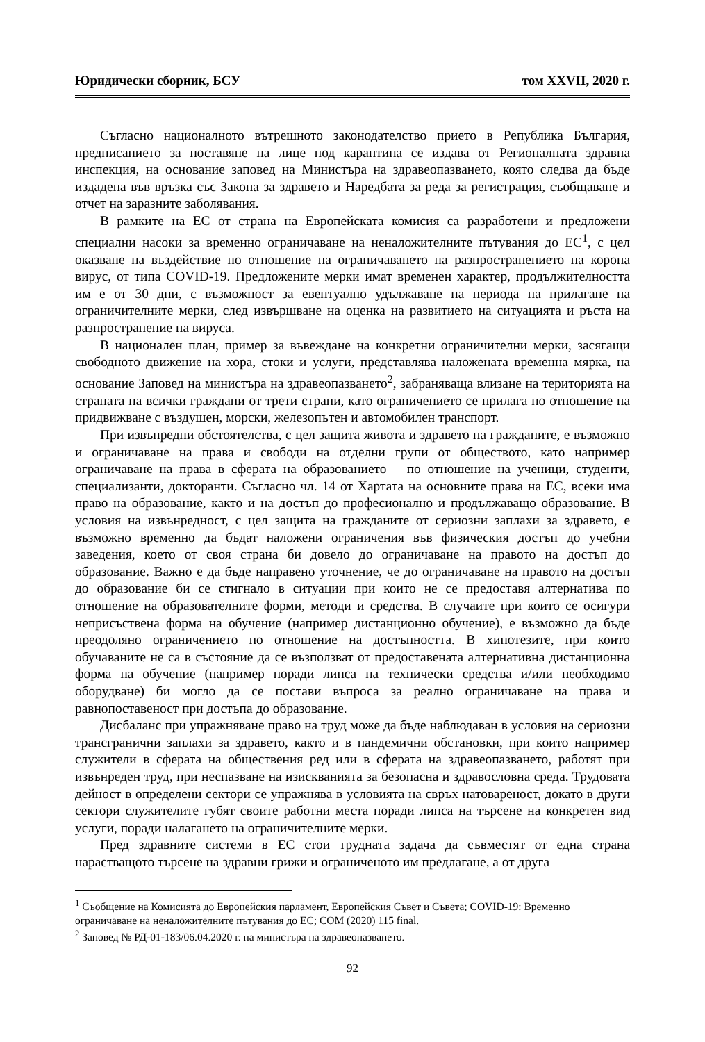Юридически сборник, БСУ том XXVII, 2020 г.
Съгласно националното вътрешното законодателство прието в Република България, предписанието за поставяне на лице под карантина се издава от Регионалната здравна инспекция, на основание заповед на Министъра на здравеопазването, която следва да бъде издадена във връзка със Закона за здравето и Наредбата за реда за регистрация, съобщаване и отчет на заразните заболявания.
В рамките на ЕС от страна на Европейската комисия са разработени и предложени специални насоки за временно ограничаване на неналожителните пътувания до ЕС<sup>1</sup>, с цел оказване на въздействие по отношение на ограничаването на разпространението на корона вирус, от типа COVID-19. Предложените мерки имат временен характер, продължителността им е от 30 дни, с възможност за евентуално удължаване на периода на прилагане на ограничителните мерки, след извършване на оценка на развитието на ситуацията и ръста на разпространение на вируса.
В национален план, пример за въвеждане на конкретни ограничителни мерки, засягащи свободното движение на хора, стоки и услуги, представлява наложената временна мярка, на основание Заповед на министъра на здравеопазването<sup>2</sup>, забраняваща влизане на територията на страната на всички граждани от трети страни, като ограничението се прилага по отношение на придвижване с въздушен, морски, железопътен и автомобилен транспорт.
При извънредни обстоятелства, с цел защита живота и здравето на гражданите, е възможно и ограничаване на права и свободи на отделни групи от обществото, като например ограничаване на права в сферата на образованието – по отношение на ученици, студенти, специализанти, докторанти. Съгласно чл. 14 от Хартата на основните права на ЕС, всеки има право на образование, както и на достъп до професионално и продължаващо образование. В условия на извънредност, с цел защита на гражданите от сериозни заплахи за здравето, е възможно временно да бъдат наложени ограничения във физическия достъп до учебни заведения, което от своя страна би довело до ограничаване на правото на достъп до образование. Важно е да бъде направено уточнение, че до ограничаване на правото на достъп до образование би се стигнало в ситуации при които не се предоставя алтернатива по отношение на образователните форми, методи и средства. В случаите при които се осигури неприсъствена форма на обучение (например дистанционно обучение), е възможно да бъде преодоляно ограничението по отношение на достъпността. В хипотезите, при които обучаваните не са в състояние да се възползват от предоставената алтернативна дистанционна форма на обучение (например поради липса на технически средства и/или необходимо оборудване) би могло да се постави въпроса за реално ограничаване на права и равнопоставеност при достъпа до образование.
Дисбаланс при упражняване право на труд може да бъде наблюдаван в условия на сериозни трансгранични заплахи за здравето, както и в пандемични обстановки, при които например служители в сферата на обществения ред или в сферата на здравеопазването, работят при извънреден труд, при неспазване на изискванията за безопасна и здравословна среда. Трудовата дейност в определени сектори се упражнява в условията на свръх натовареност, докато в други сектори служителите губят своите работни места поради липса на търсене на конкретен вид услуги, поради налагането на ограничителните мерки.
Пред здравните системи в ЕС стои трудната задача да съвместят от една страна нарастващото търсене на здравни грижи и ограниченото им предлагане, а от друга
<sup>1</sup> Съобщение на Комисията до Европейския парламент, Европейския Съвет и Съвета; COVID-19: Временно ограничаване на неналожителните пътувания до ЕС; COM (2020) 115 final.
<sup>2</sup> Заповед № РД-01-183/06.04.2020 г. на министъра на здравеопазването.
92